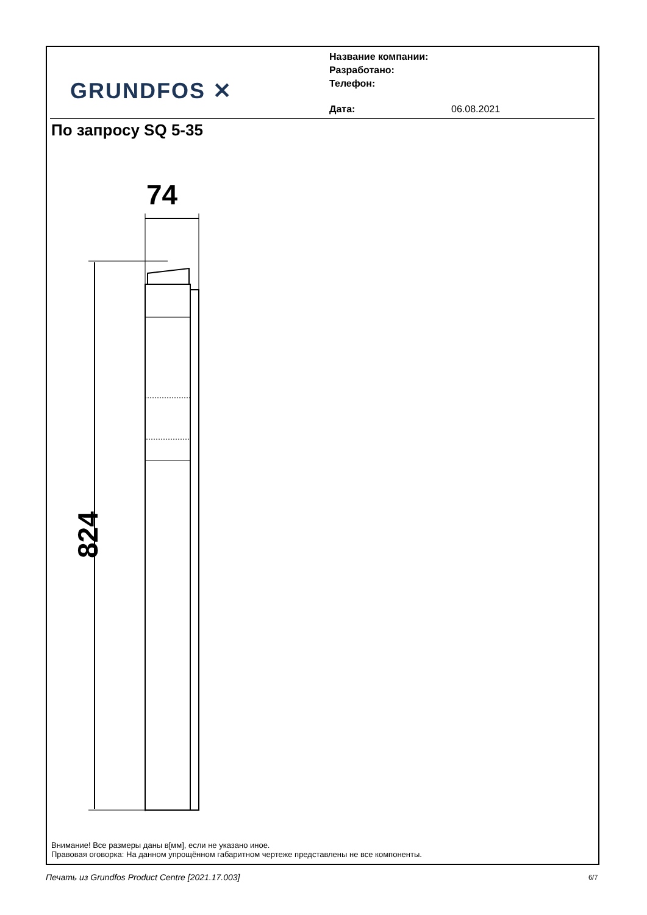GRUNDFOS ✕
Название компании:
Разработано:
Телефон:
Дата: 06.08.2021
По запросу SQ 5-35
74
824
Внимание! Все размеры даны в[мм], если не указано иное.
Правовая оговорка: На данном упрощённом габаритном чертеже представлены не все компоненты.
Печать из Grundfos Product Centre [2021.17.003]
6/7